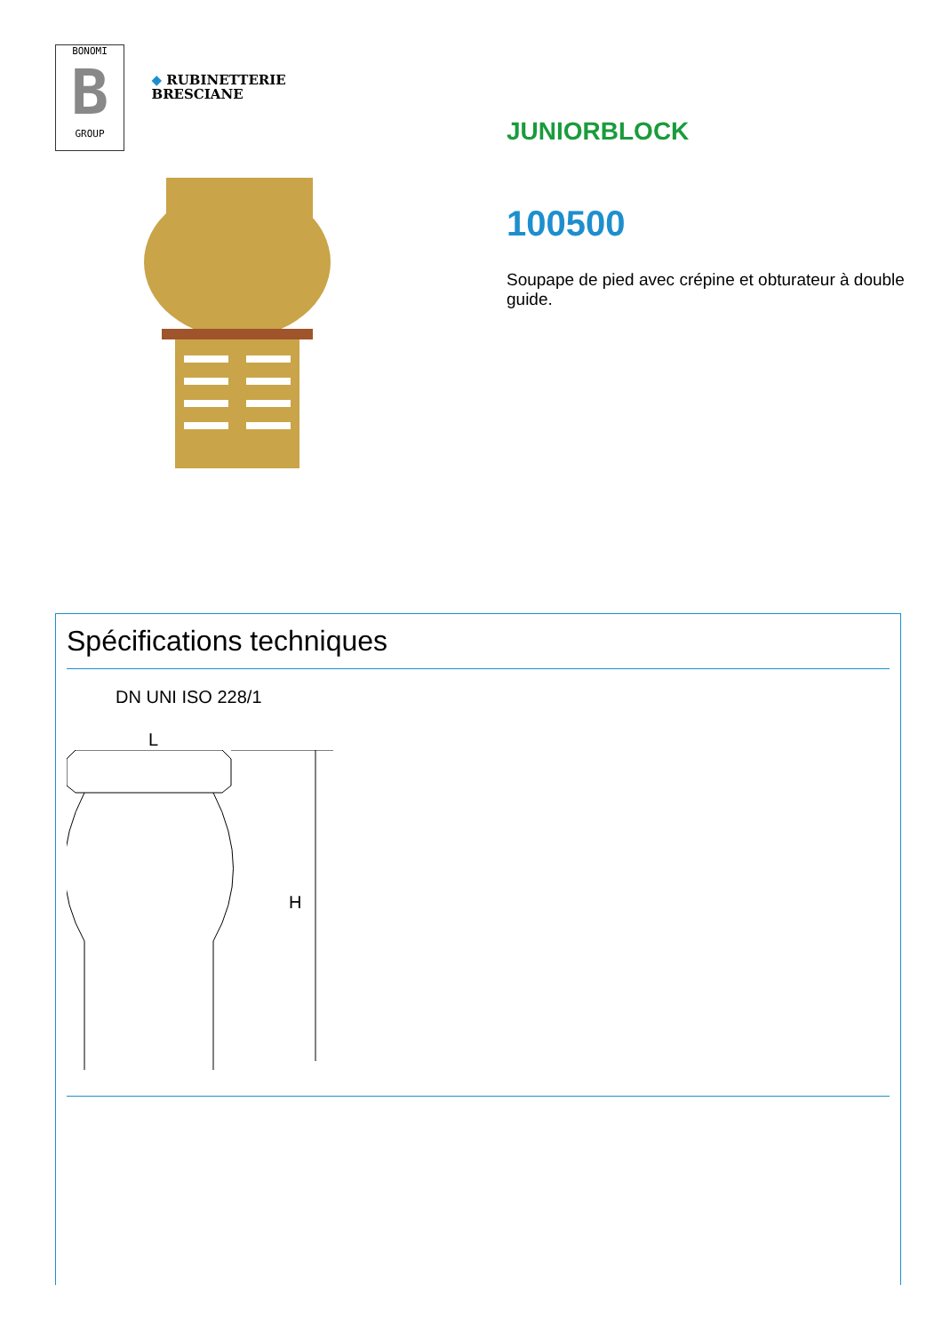BONOMI
B
GROUP
◆ RUBINETTERIE
BRESCIANE
JUNIORBLOCK
100500
Soupape de pied avec crépine et obturateur à double guide.
Spécifications techniques
DN UNI ISO 228/1
L
H